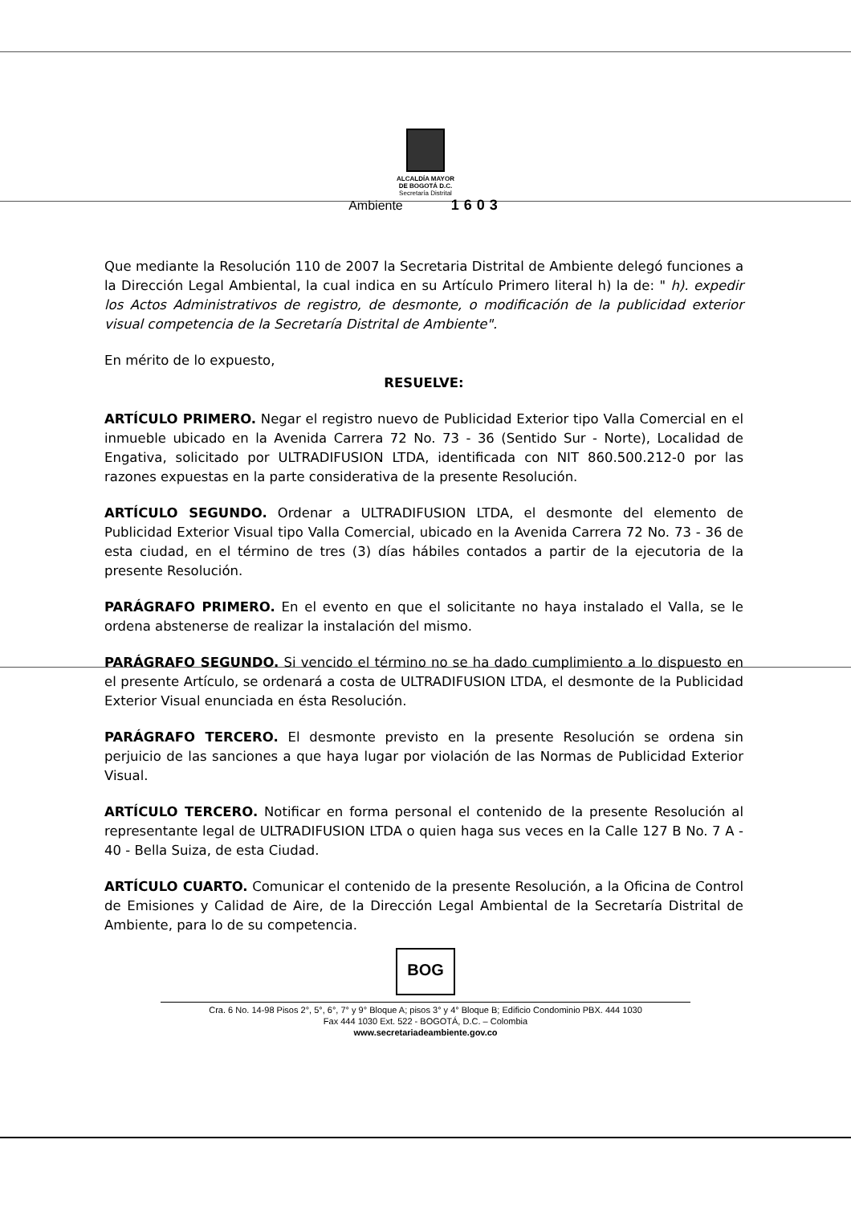ALCALDÍA MAYOR
DE BOGOTÁ D.C.
Secretaría Distrital
Ambiente 1603
Que mediante la Resolución 110 de 2007 la Secretaria Distrital de Ambiente delegó funciones a la Dirección Legal Ambiental, la cual indica en su Artículo Primero literal h) la de: " h). expedir los Actos Administrativos de registro, de desmonte, o modificación de la publicidad exterior visual competencia de la Secretaría Distrital de Ambiente".
En mérito de lo expuesto,
RESUELVE:
ARTÍCULO PRIMERO. Negar el registro nuevo de Publicidad Exterior tipo Valla Comercial en el inmueble ubicado en la Avenida Carrera 72 No. 73 - 36 (Sentido Sur - Norte), Localidad de Engativa, solicitado por ULTRADIFUSION LTDA, identificada con NIT 860.500.212-0 por las razones expuestas en la parte considerativa de la presente Resolución.
ARTÍCULO SEGUNDO. Ordenar a ULTRADIFUSION LTDA, el desmonte del elemento de Publicidad Exterior Visual tipo Valla Comercial, ubicado en la Avenida Carrera 72 No. 73 - 36 de esta ciudad, en el término de tres (3) días hábiles contados a partir de la ejecutoria de la presente Resolución.
PARÁGRAFO PRIMERO. En el evento en que el solicitante no haya instalado el Valla, se le ordena abstenerse de realizar la instalación del mismo.
PARÁGRAFO SEGUNDO. Si vencido el término no se ha dado cumplimiento a lo dispuesto en el presente Artículo, se ordenará a costa de ULTRADIFUSION LTDA, el desmonte de la Publicidad Exterior Visual enunciada en ésta Resolución.
PARÁGRAFO TERCERO. El desmonte previsto en la presente Resolución se ordena sin perjuicio de las sanciones a que haya lugar por violación de las Normas de Publicidad Exterior Visual.
ARTÍCULO TERCERO. Notificar en forma personal el contenido de la presente Resolución al representante legal de ULTRADIFUSION LTDA o quien haga sus veces en la Calle 127 B No. 7 A - 40 - Bella Suiza, de esta Ciudad.
ARTÍCULO CUARTO. Comunicar el contenido de la presente Resolución, a la Oficina de Control de Emisiones y Calidad de Aire, de la Dirección Legal Ambiental de la Secretaría Distrital de Ambiente, para lo de su competencia.
BOG
Cra. 6 No. 14-98 Pisos 2°, 5°, 6°, 7° y 9° Bloque A; pisos 3° y 4° Bloque B; Edificio Condominio PBX. 444 1030
Fax 444 1030 Ext. 522 - BOGOTÁ, D.C. – Colombia
www.secretariadeambiente.gov.co